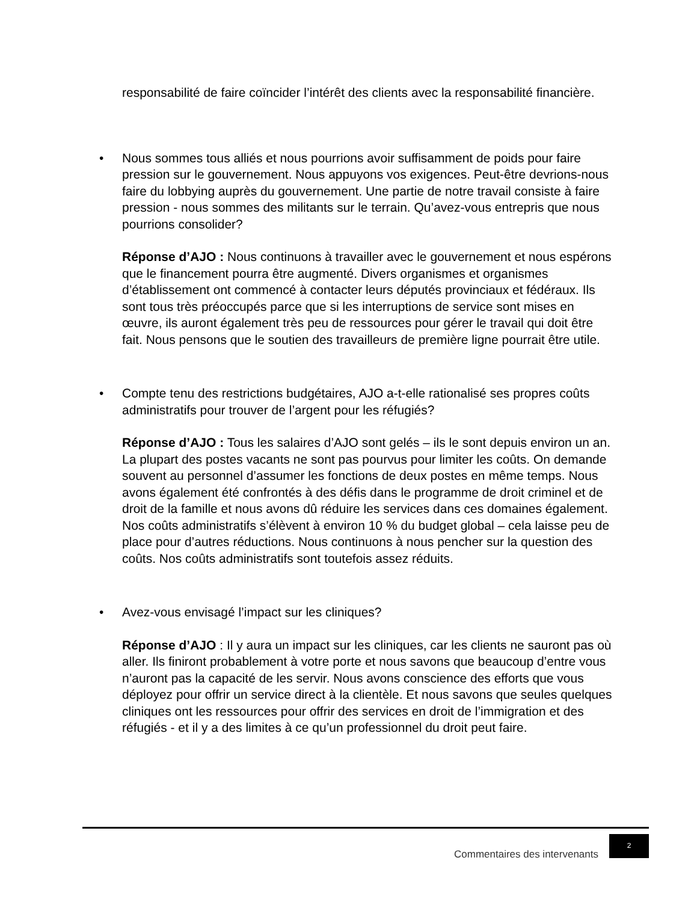responsabilité de faire coïncider l’intérêt des clients avec la responsabilité financière.
• Nous sommes tous alliés et nous pourrions avoir suffisamment de poids pour faire pression sur le gouvernement. Nous appuyons vos exigences. Peut-être devrions-nous faire du lobbying auprès du gouvernement. Une partie de notre travail consiste à faire pression - nous sommes des militants sur le terrain. Qu’avez-vous entrepris que nous pourrions consolider?
Réponse d’AJO : Nous continuons à travailler avec le gouvernement et nous espérons que le financement pourra être augmenté. Divers organismes et organismes d’établissement ont commencé à contacter leurs députés provinciaux et fédéraux. Ils sont tous très préoccupés parce que si les interruptions de service sont mises en œuvre, ils auront également très peu de ressources pour gérer le travail qui doit être fait. Nous pensons que le soutien des travailleurs de première ligne pourrait être utile.
• Compte tenu des restrictions budgétaires, AJO a-t-elle rationalisé ses propres coûts administratifs pour trouver de l’argent pour les réfugiés?
Réponse d’AJO : Tous les salaires d’AJO sont gelés – ils le sont depuis environ un an. La plupart des postes vacants ne sont pas pourvus pour limiter les coûts. On demande souvent au personnel d’assumer les fonctions de deux postes en même temps. Nous avons également été confrontés à des défis dans le programme de droit criminel et de droit de la famille et nous avons dû réduire les services dans ces domaines également. Nos coûts administratifs s’élèvent à environ 10 % du budget global – cela laisse peu de place pour d’autres réductions. Nous continuons à nous pencher sur la question des coûts. Nos coûts administratifs sont toutefois assez réduits.
• Avez-vous envisagé l’impact sur les cliniques?
Réponse d’AJO : Il y aura un impact sur les cliniques, car les clients ne sauront pas où aller. Ils finiront probablement à votre porte et nous savons que beaucoup d’entre vous n’auront pas la capacité de les servir. Nous avons conscience des efforts que vous déployez pour offrir un service direct à la clientèle. Et nous savons que seules quelques cliniques ont les ressources pour offrir des services en droit de l’immigration et des réfugiés - et il y a des limites à ce qu’un professionnel du droit peut faire.
Commentaires des intervenants 2